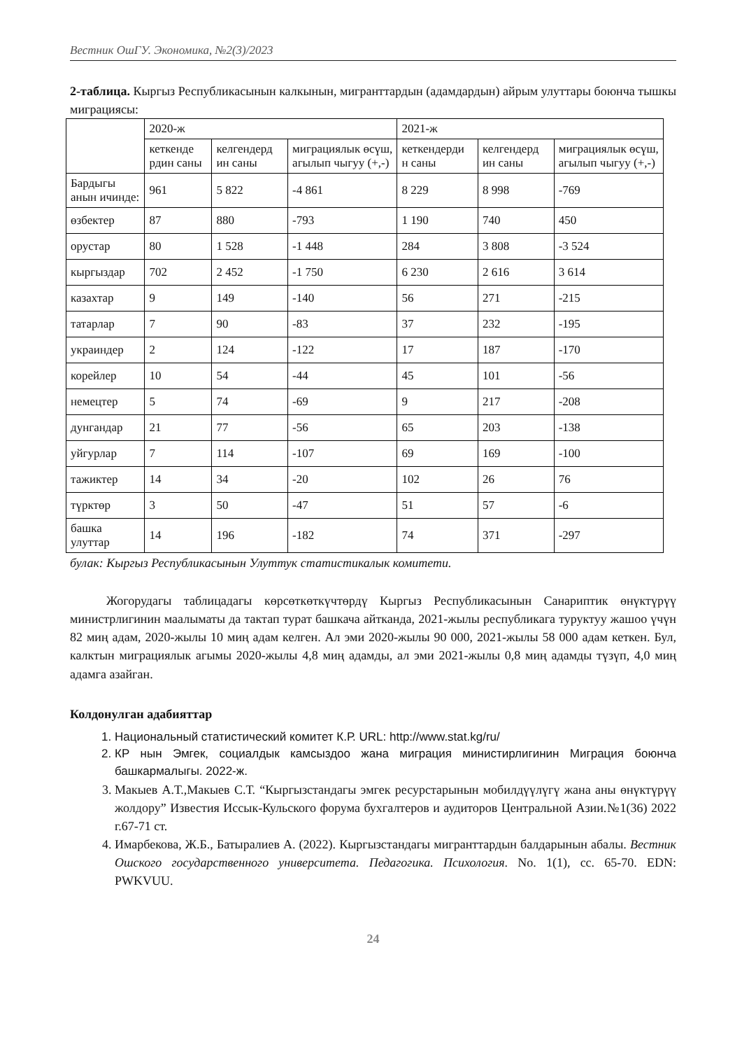Вестник ОшГУ. Экономика, №2(3)/2023
2-таблица. Кыргыз Республикасынын калкынын, мигранттардын (адамдардын) айрым улуттары боюнча тышкы миграциясы:
| | 2020-ж | | | 2021-ж | | |
| --- | --- | --- | --- | --- | --- | --- |
| | кеткенде рдин саны | келгендерд ин саны | миграциялык өсүш, агылып чыгуу (+,-) | кеткендерди н саны | келгендерд ин саны | миграциялык өсүш, агылып чыгуу (+,-) |
| Бардыгы анын ичинде: | 961 | 5 822 | -4 861 | 8 229 | 8 998 | -769 |
| өзбектер | 87 | 880 | -793 | 1 190 | 740 | 450 |
| орустар | 80 | 1 528 | -1 448 | 284 | 3 808 | -3 524 |
| кыргыздар | 702 | 2 452 | -1 750 | 6 230 | 2 616 | 3 614 |
| казахтар | 9 | 149 | -140 | 56 | 271 | -215 |
| татарлар | 7 | 90 | -83 | 37 | 232 | -195 |
| украиндер | 2 | 124 | -122 | 17 | 187 | -170 |
| корейлер | 10 | 54 | -44 | 45 | 101 | -56 |
| немецтер | 5 | 74 | -69 | 9 | 217 | -208 |
| дунгандар | 21 | 77 | -56 | 65 | 203 | -138 |
| уйгурлар | 7 | 114 | -107 | 69 | 169 | -100 |
| тажиктер | 14 | 34 | -20 | 102 | 26 | 76 |
| түрктөр | 3 | 50 | -47 | 51 | 57 | -6 |
| башка улуттар | 14 | 196 | -182 | 74 | 371 | -297 |
булак: Кыргыз Республикасынын Улуттук статистикалык комитети.
Жогорудагы таблицадагы көрсөткөткүчтөрдү Кыргыз Республикасынын Санариптик өнүктүрүү министрлигинин маалыматы да тактап турат башкача айтканда, 2021-жылы республикага туруктуу жашоо үчүн 82 миң адам, 2020-жылы 10 миң адам келген. Ал эми 2020-жылы 90 000, 2021-жылы 58 000 адам кеткен. Бул, калктын миграциялык агымы 2020-жылы 4,8 миң адамды, ал эми 2021-жылы 0,8 миң адамды түзүп, 4,0 миң адамга азайган.
Колдонулган адабияттар
1. Национальный статистический комитет К.Р. URL: http://www.stat.kg/ru/
2. КР нын Эмгек, социалдык камсыздоо жана миграция министирлигинин Миграция боюнча башкармалыгы. 2022-ж.
3. Макыев А.Т.,Макыев С.Т. “Кыргызстандагы эмгек ресурстарынын мобилдүүлүгү жана аны өнүктүрүү жолдору” Известия Иссык-Кульского форума бухгалтеров и аудиторов Центральной Азии.№1(36) 2022 г.67-71 ст.
4. Имарбекова, Ж.Б., Батыралиев А. (2022). Кыргызстандагы мигранттардын балдарынын абалы. Вестник Ошского государственного университета. Педагогика. Психология. No. 1(1), сс. 65-70. EDN: PWKVUU.
24